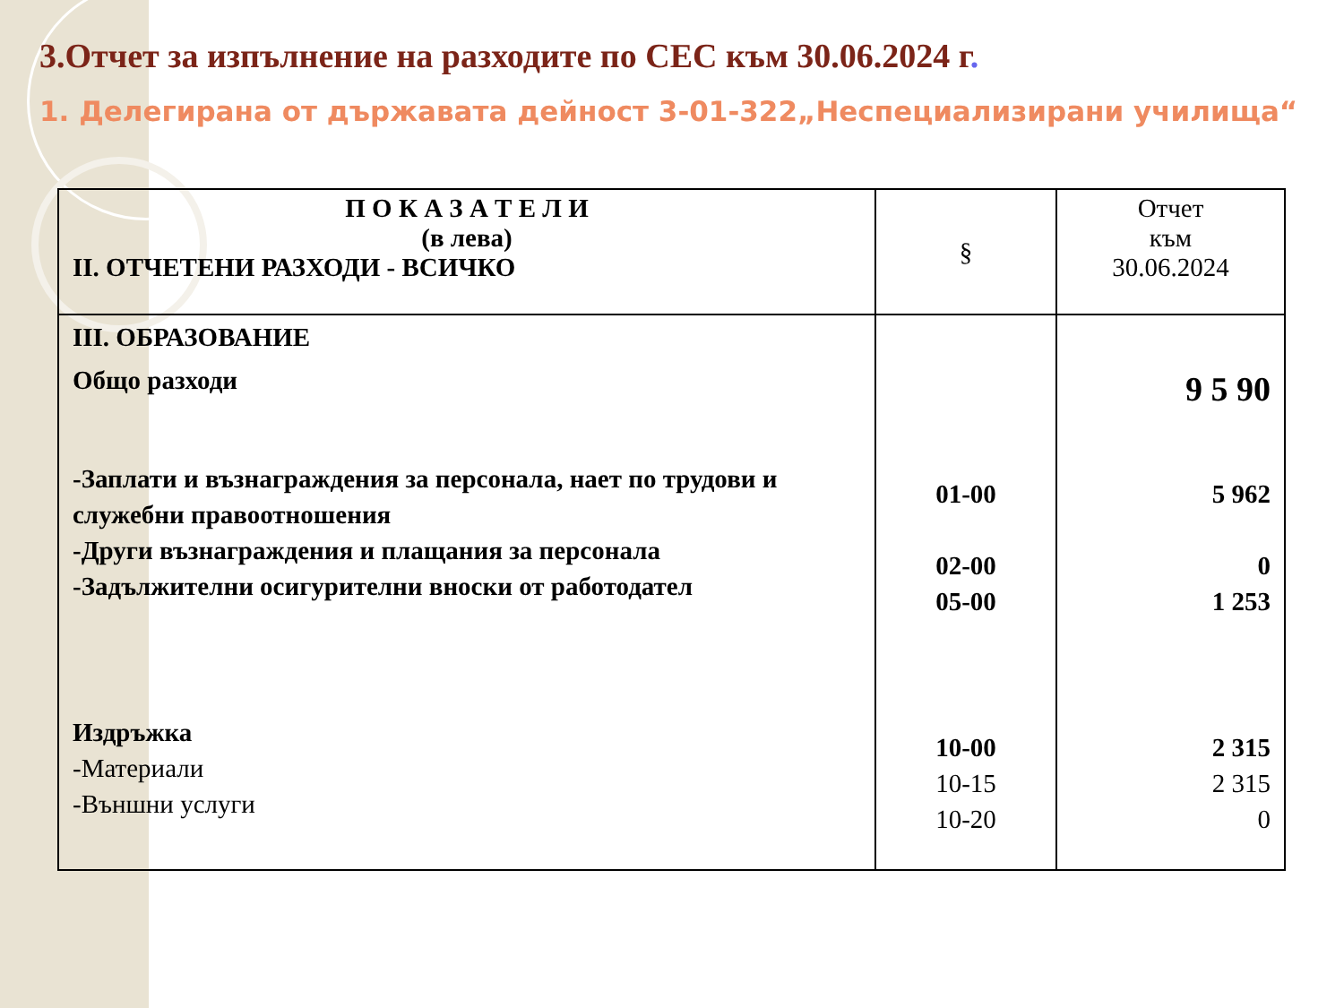3.Отчет за изпълнение на разходите по СЕС към 30.06.2024 г.
1. Делегирана от държавата дейност 3-01-322„Неспециализирани училища“
| П О К А З А Т Е Л И (в лева) II. ОТЧЕТЕНИ РАЗХОДИ - ВСИЧКО | § | Отчет към 30.06.2024 |
| --- | --- | --- |
| III. ОБРАЗОВАНИЕ Общо разходи -Заплати и възнаграждения за персонала, нает по трудови и служебни правоотношения -Други възнаграждения и плащания за персонала -Задължителни осигурителни вноски от работодател Издръжка -Материали -Външни услуги | 01-00 02-00 05-00 10-00 10-15 10-20 | 9 5 90 5 962 0 1 253 2 315 2 315 0 |